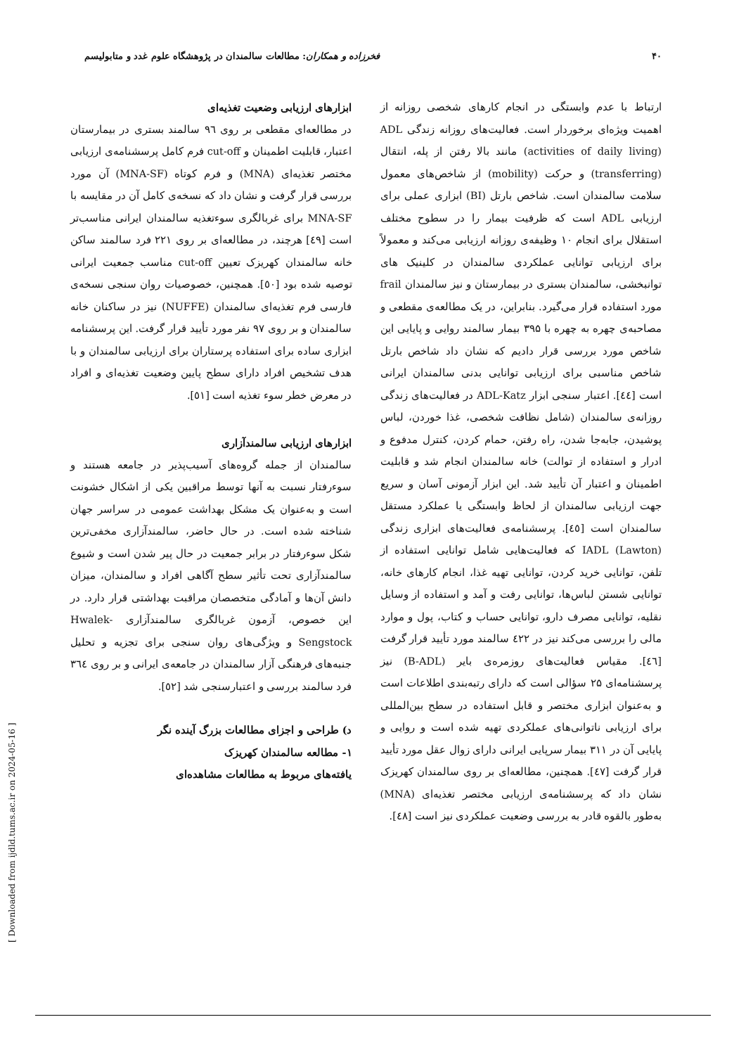۴۰ فخرزاده و همکاران: مطالعات سالمندان در پژوهشگاه علوم غدد و متابولیسم
ارتباط با عدم وابستگی در انجام کارهای شخصی روزانه از اهمیت ویژه‌ای برخوردار است. فعالیت‌های روزانه زندگی ADL (activities of daily living) مانند بالا رفتن از پله، انتقال (transferring) و حرکت (mobility) از شاخص‌های معمول سلامت سالمندان است. شاخص بارتل (BI) ابزاری عملی برای ارزیابی ADL است که ظرفیت بیمار را در سطوح مختلف استقلال برای انجام ۱۰ وظیفه‌ی روزانه ارزیابی می‌کند و معمولاً برای ارزیابی توانایی عملکردی سالمندان در کلینیک های توانبخشی، سالمندان بستری در بیمارستان و نیز سالمندان frail مورد استفاده قرار می‌گیرد. بنابراین، در یک مطالعه‌ی مقطعی و مصاحبه‌ی چهره به چهره با ۳۹۵ بیمار سالمند روایی و پایایی این شاخص مورد بررسی قرار دادیم که نشان داد شاخص بارتل شاخص مناسبی برای ارزیابی توانایی بدنی سالمندان ایرانی است [٤٤]. اعتبار سنجی ابزار ADL-Katz در فعالیت‌های زندگی روزانه‌ی سالمندان (شامل نظافت شخصی، غذا خوردن، لباس پوشیدن، جابه‌جا شدن، راه رفتن، حمام کردن، کنترل مدفوع و ادرار و استفاده از توالت) خانه سالمندان انجام شد و قابلیت اطمینان و اعتبار آن تأیید شد. این ابزار آزمونی آسان و سریع جهت ارزیابی سالمندان از لحاظ وابستگی یا عملکرد مستقل سالمندان است [٤٥]. پرسشنامه‌ی فعالیت‌های ابزاری زندگی (Lawton) IADL که فعالیت‌هایی شامل توانایی استفاده از تلفن، توانایی خرید کردن، توانایی تهیه غذا، انجام کارهای خانه، توانایی شستن لباس‌ها، توانایی رفت و آمد و استفاده از وسایل نقلیه، توانایی مصرف دارو، توانایی حساب و کتاب، پول و موارد مالی را بررسی می‌کند نیز در ٤٢٢ سالمند مورد تأیید قرار گرفت [٤٦]. مقیاس فعالیت‌های روزمره‌ی بایر (B-ADL) نیز پرسشنامه‌ای ۲۵ سؤالی است که دارای رتبه‌بندی اطلاعات است و به‌عنوان ابزاری مختصر و قابل استفاده در سطح بین‌المللی برای ارزیابی ناتوانی‌های عملکردی تهیه شده است و روایی و پایایی آن در ۳۱۱ بیمار سرپایی ایرانی دارای زوال عقل مورد تأیید قرار گرفت [٤٧]. همچنین، مطالعه‌ای بر روی سالمندان کهریزک نشان داد که پرسشنامه‌ی ارزیابی مختصر تغذیه‌ای (MNA) به‌طور بالقوه قادر به بررسی وضعیت عملکردی نیز است [٤٨].
ابزارهای ارزیابی وضعیت تغذیه‌ای
در مطالعه‌ای مقطعی بر روی ۹٦ سالمند بستری در بیمارستان اعتبار، قابلیت اطمینان و cut-off فرم کامل پرسشنامه‌ی ارزیابی مختصر تغذیه‌ای (MNA) و فرم کوتاه (MNA-SF) آن مورد بررسی قرار گرفت و نشان داد که نسخه‌ی کامل آن در مقایسه با MNA-SF برای غربالگری سوءتغذیه سالمندان ایرانی مناسب‌تر است [٤٩] هرچند، در مطالعه‌ای بر روی ۲۲۱ فرد سالمند ساکن خانه سالمندان کهریزک تعیین cut-off مناسب جمعیت ایرانی توصیه شده بود [٥٠]. همچنین، خصوصیات روان سنجی نسخه‌ی فارسی فرم تغذیه‌ای سالمندان (NUFFE) نیز در ساکنان خانه سالمندان و بر روی ۹۷ نفر مورد تأیید قرار گرفت. این پرسشنامه ابزاری ساده برای استفاده پرستاران برای ارزیابی سالمندان و با هدف تشخیص افراد دارای سطح پایین وضعیت تغذیه‌ای و افراد در معرض خطر سوء تغذیه است [٥١].
ابزارهای ارزیابی سالمندآزاری
سالمندان از جمله گروه‌های آسیب‌پذیر در جامعه هستند و سوءرفتار نسبت به آنها توسط مراقبین یکی از اشکال خشونت است و به‌عنوان یک مشکل بهداشت عمومی در سراسر جهان شناخته شده است. در حال حاضر، سالمندآزاری مخفی‌ترین شکل سوءرفتار در برابر جمعیت در حال پیر شدن است و شیوع سالمندآزاری تحت تأثیر سطح آگاهی افراد و سالمندان، میزان دانش آن‌ها و آمادگی متخصصان مراقبت بهداشتی قرار دارد. در این خصوص، آزمون غربالگری سالمندآزاری Hwalek-Sengstock و ویژگی‌های روان سنجی برای تجزیه و تحلیل جنبه‌های فرهنگی آزار سالمندان در جامعه‌ی ایرانی و بر روی ٣٦٤ فرد سالمند بررسی و اعتبارسنجی شد [٥٢].
د) طراحی و اجزای مطالعات بزرگ آینده نگر
۱- مطالعه سالمندان کهریزک
یافته‌های مربوط به مطالعات مشاهده‌ای
[ Downloaded from ijdld.tums.ac.ir on 2024-05-16 ]